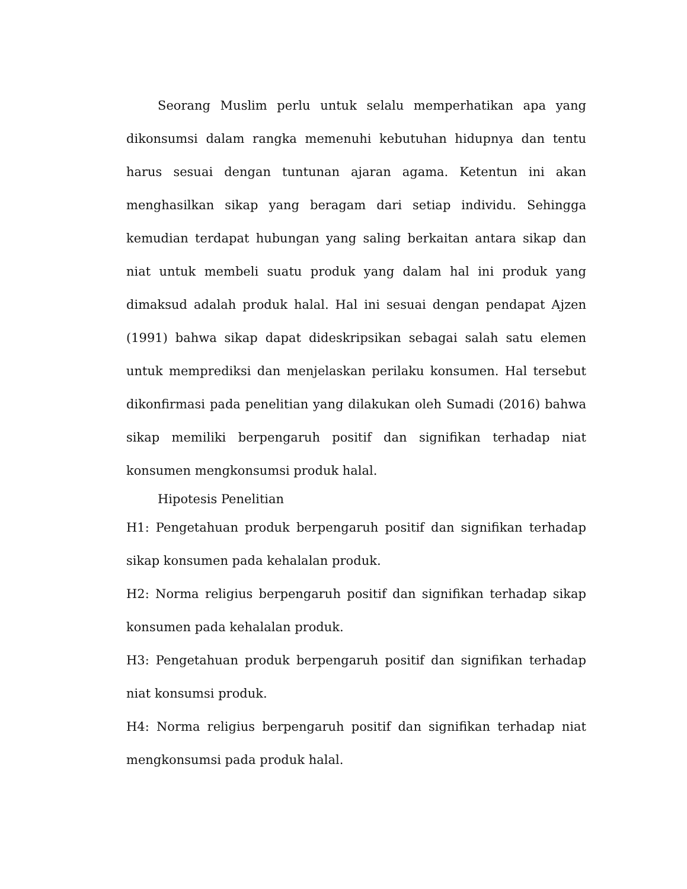Seorang Muslim perlu untuk selalu memperhatikan apa yang dikonsumsi dalam rangka memenuhi kebutuhan hidupnya dan tentu harus sesuai dengan tuntunan ajaran agama. Ketentun ini akan menghasilkan sikap yang beragam dari setiap individu. Sehingga kemudian terdapat hubungan yang saling berkaitan antara sikap dan niat untuk membeli suatu produk yang dalam hal ini produk yang dimaksud adalah produk halal. Hal ini sesuai dengan pendapat Ajzen (1991) bahwa sikap dapat dideskripsikan sebagai salah satu elemen untuk memprediksi dan menjelaskan perilaku konsumen. Hal tersebut dikonfirmasi pada penelitian yang dilakukan oleh Sumadi (2016) bahwa sikap memiliki berpengaruh positif dan signifikan terhadap niat konsumen mengkonsumsi produk halal.
Hipotesis Penelitian
H1: Pengetahuan produk berpengaruh positif dan signifikan terhadap sikap konsumen pada kehalalan produk.
H2: Norma religius berpengaruh positif dan signifikan terhadap sikap konsumen pada kehalalan produk.
H3: Pengetahuan produk berpengaruh positif dan signifikan terhadap niat konsumsi produk.
H4: Norma religius berpengaruh positif dan signifikan terhadap niat mengkonsumsi pada produk halal.